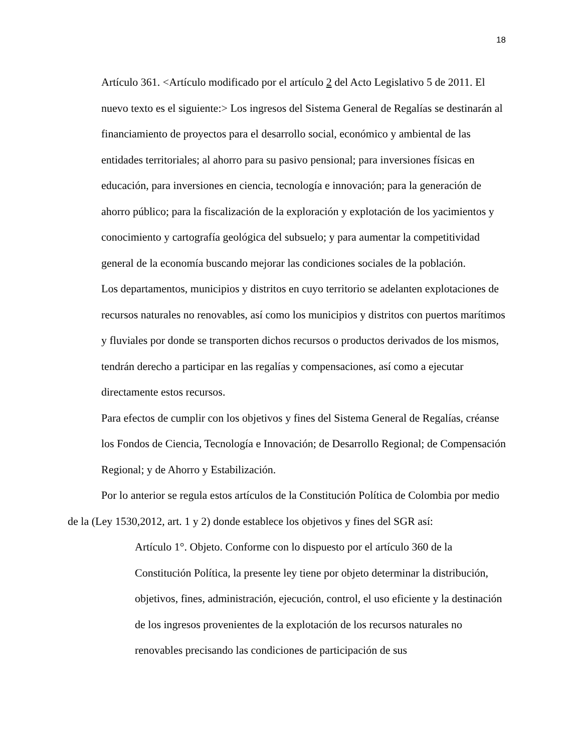18
Artículo 361. <Artículo modificado por el artículo 2 del Acto Legislativo 5 de 2011. El nuevo texto es el siguiente:> Los ingresos del Sistema General de Regalías se destinarán al financiamiento de proyectos para el desarrollo social, económico y ambiental de las entidades territoriales; al ahorro para su pasivo pensional; para inversiones físicas en educación, para inversiones en ciencia, tecnología e innovación; para la generación de ahorro público; para la fiscalización de la exploración y explotación de los yacimientos y conocimiento y cartografía geológica del subsuelo; y para aumentar la competitividad general de la economía buscando mejorar las condiciones sociales de la población.
Los departamentos, municipios y distritos en cuyo territorio se adelanten explotaciones de recursos naturales no renovables, así como los municipios y distritos con puertos marítimos y fluviales por donde se transporten dichos recursos o productos derivados de los mismos, tendrán derecho a participar en las regalías y compensaciones, así como a ejecutar directamente estos recursos.
Para efectos de cumplir con los objetivos y fines del Sistema General de Regalías, créanse los Fondos de Ciencia, Tecnología e Innovación; de Desarrollo Regional; de Compensación Regional; y de Ahorro y Estabilización.
Por lo anterior se regula estos artículos de la Constitución Política de Colombia por medio de la (Ley 1530,2012, art. 1 y 2) donde establece los objetivos y fines del SGR así:
Artículo 1°. Objeto. Conforme con lo dispuesto por el artículo 360 de la Constitución Política, la presente ley tiene por objeto determinar la distribución, objetivos, fines, administración, ejecución, control, el uso eficiente y la destinación de los ingresos provenientes de la explotación de los recursos naturales no renovables precisando las condiciones de participación de sus